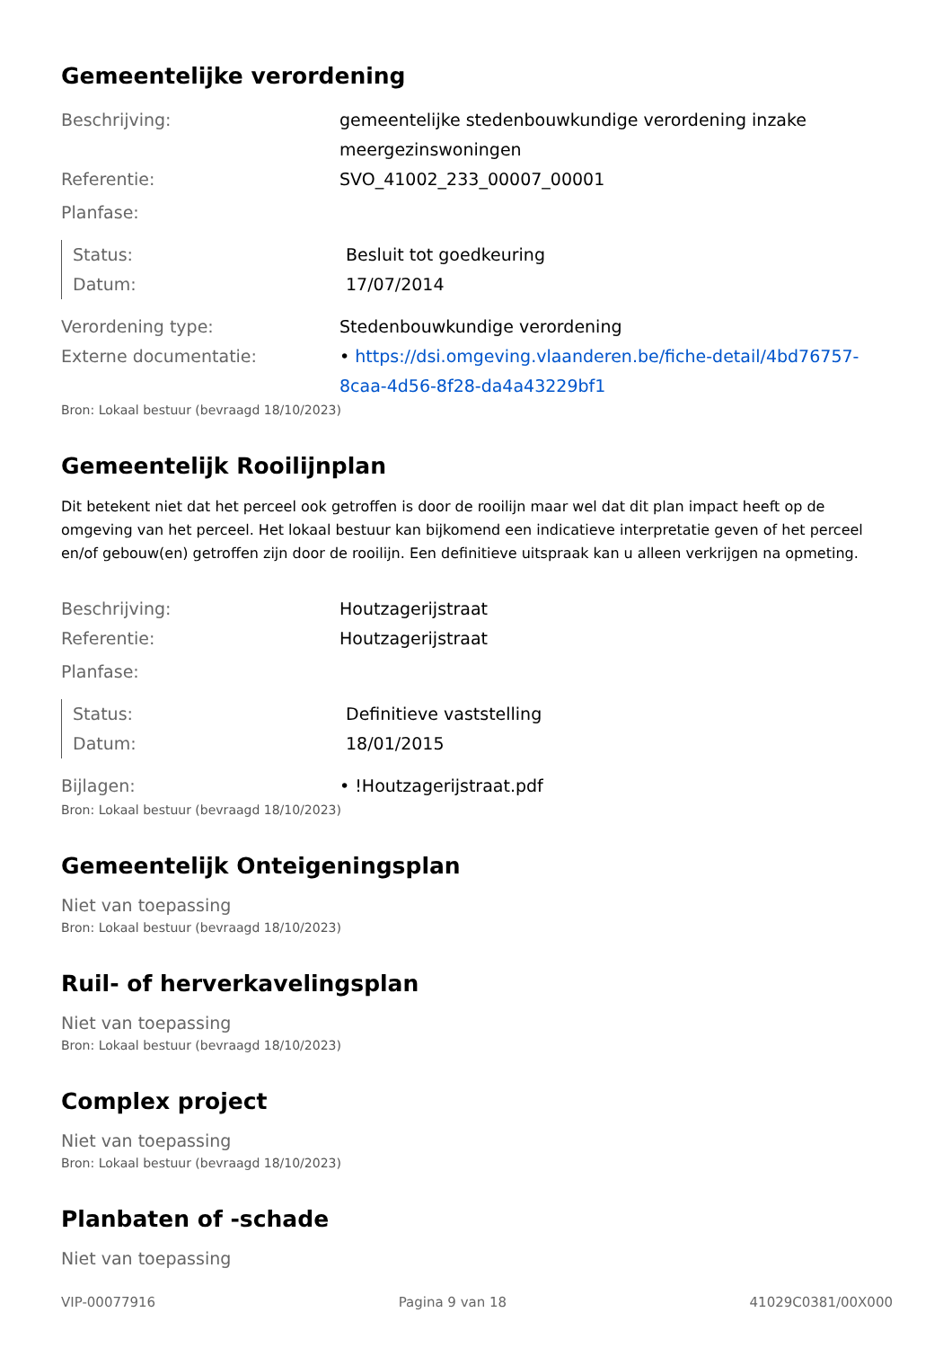Gemeentelijke verordening
Beschrijving: gemeentelijke stedenbouwkundige verordening inzake meergezinswoningen
Referentie: SVO_41002_233_00007_00001
Planfase:
Status: Besluit tot goedkeuring
Datum: 17/07/2014
Verordening type: Stedenbouwkundige verordening
Externe documentatie: • https://dsi.omgeving.vlaanderen.be/fiche-detail/4bd76757-8caa-4d56-8f28-da4a43229bf1
Bron: Lokaal bestuur (bevraagd 18/10/2023)
Gemeentelijk Rooilijnplan
Dit betekent niet dat het perceel ook getroffen is door de rooilijn maar wel dat dit plan impact heeft op de omgeving van het perceel. Het lokaal bestuur kan bijkomend een indicatieve interpretatie geven of het perceel en/of gebouw(en) getroffen zijn door de rooilijn. Een definitieve uitspraak kan u alleen verkrijgen na opmeting.
Beschrijving: Houtzagerijstraat
Referentie: Houtzagerijstraat
Planfase:
Status: Definitieve vaststelling
Datum: 18/01/2015
Bijlagen: • !Houtzagerijstraat.pdf
Bron: Lokaal bestuur (bevraagd 18/10/2023)
Gemeentelijk Onteigeningsplan
Niet van toepassing
Bron: Lokaal bestuur (bevraagd 18/10/2023)
Ruil- of herverkavelingsplan
Niet van toepassing
Bron: Lokaal bestuur (bevraagd 18/10/2023)
Complex project
Niet van toepassing
Bron: Lokaal bestuur (bevraagd 18/10/2023)
Planbaten of -schade
Niet van toepassing
VIP-00077916 Pagina 9 van 18 41029C0381/00X000